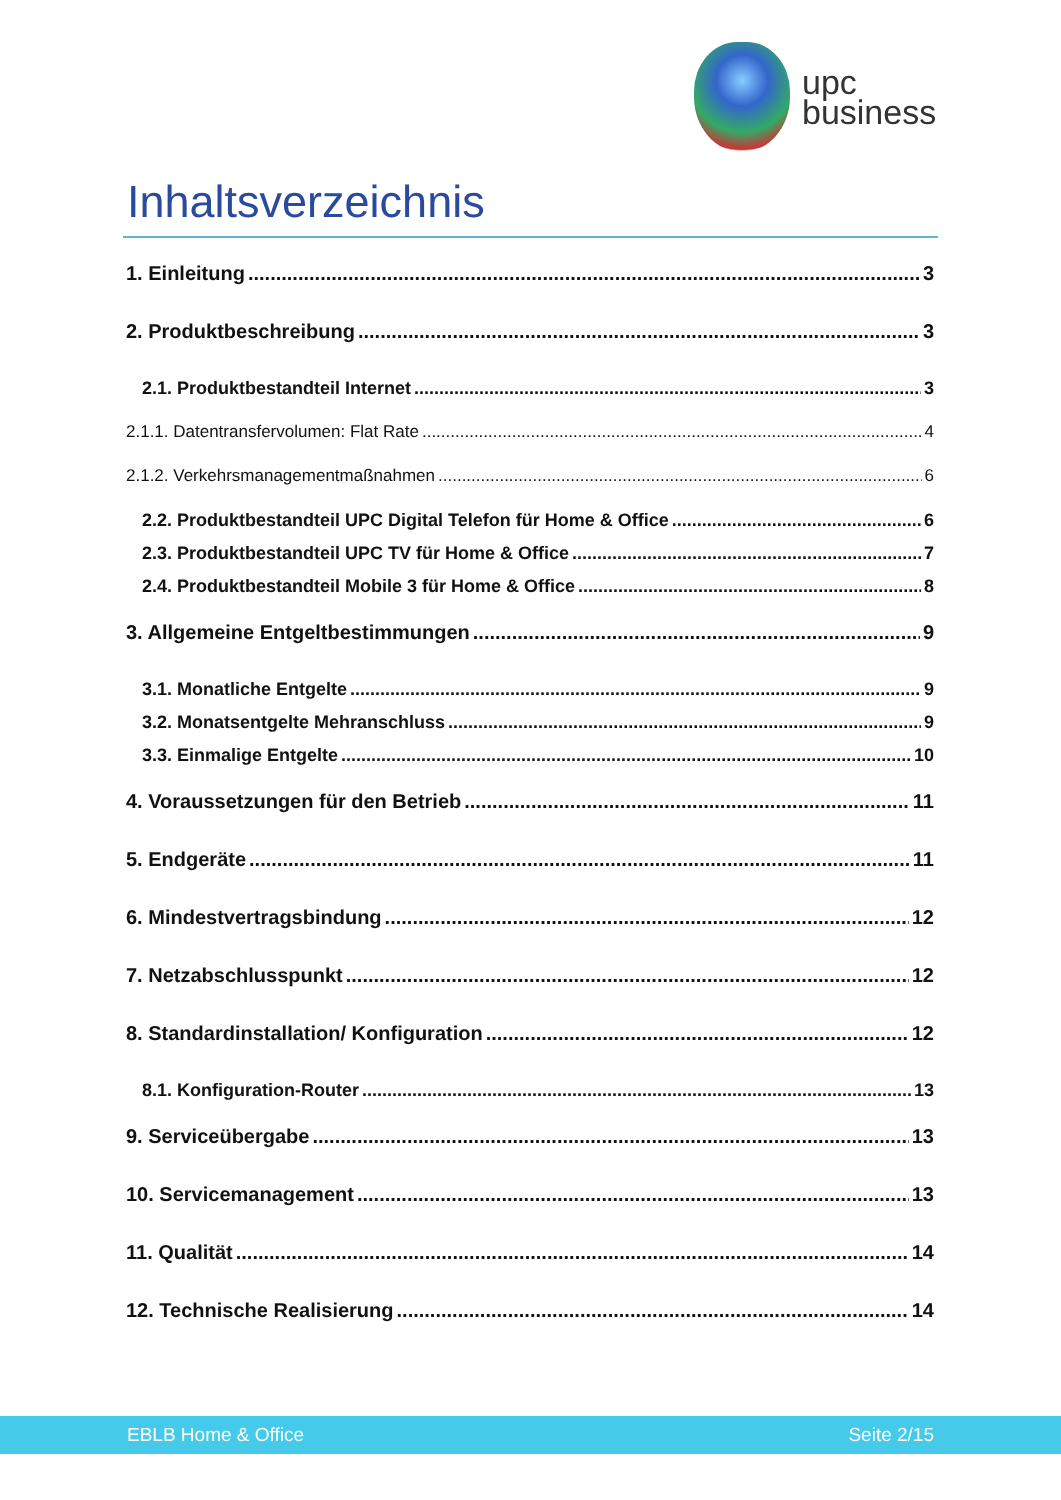upc
business
Inhaltsverzeichnis
1. Einleitung 3
2. Produktbeschreibung 3
2.1. Produktbestandteil Internet 3
2.1.1. Datentransfervolumen: Flat Rate 4
2.1.2. Verkehrsmanagementmaßnahmen 6
2.2. Produktbestandteil UPC Digital Telefon für Home & Office 6
2.3. Produktbestandteil UPC TV für Home & Office 7
2.4. Produktbestandteil Mobile 3 für Home & Office 8
3. Allgemeine Entgeltbestimmungen 9
3.1. Monatliche Entgelte 9
3.2. Monatsentgelte Mehranschluss 9
3.3. Einmalige Entgelte 10
4. Voraussetzungen für den Betrieb 11
5. Endgeräte 11
6. Mindestvertragsbindung 12
7. Netzabschlusspunkt 12
8. Standardinstallation/ Konfiguration 12
8.1. Konfiguration-Router 13
9. Serviceübergabe 13
10. Servicemanagement 13
11. Qualität 14
12. Technische Realisierung 14
EBLB Home & Office Seite 2/15